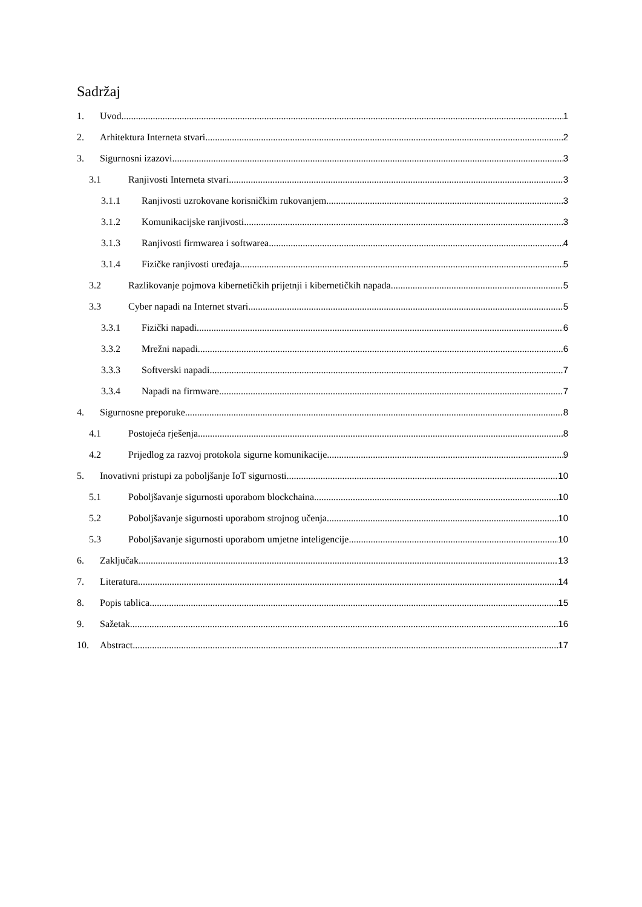Sadržaj
1. Uvod 1
2. Arhitektura Interneta stvari 2
3. Sigurnosni izazovi 3
3.1 Ranjivosti Interneta stvari 3
3.1.1 Ranjivosti uzrokovane korisničkim rukovanjem 3
3.1.2 Komunikacijske ranjivosti 3
3.1.3 Ranjivosti firmwarea i softwarea 4
3.1.4 Fizičke ranjivosti uređaja 5
3.2 Razlikovanje pojmova kibernetičkih prijetnji i kibernetičkih napada 5
3.3 Cyber napadi na Internet stvari 5
3.3.1 Fizički napadi 6
3.3.2 Mrežni napadi 6
3.3.3 Softverski napadi 7
3.3.4 Napadi na firmware 7
4. Sigurnosne preporuke 8
4.1 Postojeća rješenja 8
4.2 Prijedlog za razvoj protokola sigurne komunikacije 9
5. Inovativni pristupi za poboljšanje IoT sigurnosti 10
5.1 Poboljšavanje sigurnosti uporabom blockchaina 10
5.2 Poboljšavanje sigurnosti uporabom strojnog učenja 10
5.3 Poboljšavanje sigurnosti uporabom umjetne inteligencije 10
6. Zaključak 13
7. Literatura 14
8. Popis tablica 15
9. Sažetak 16
10. Abstract 17